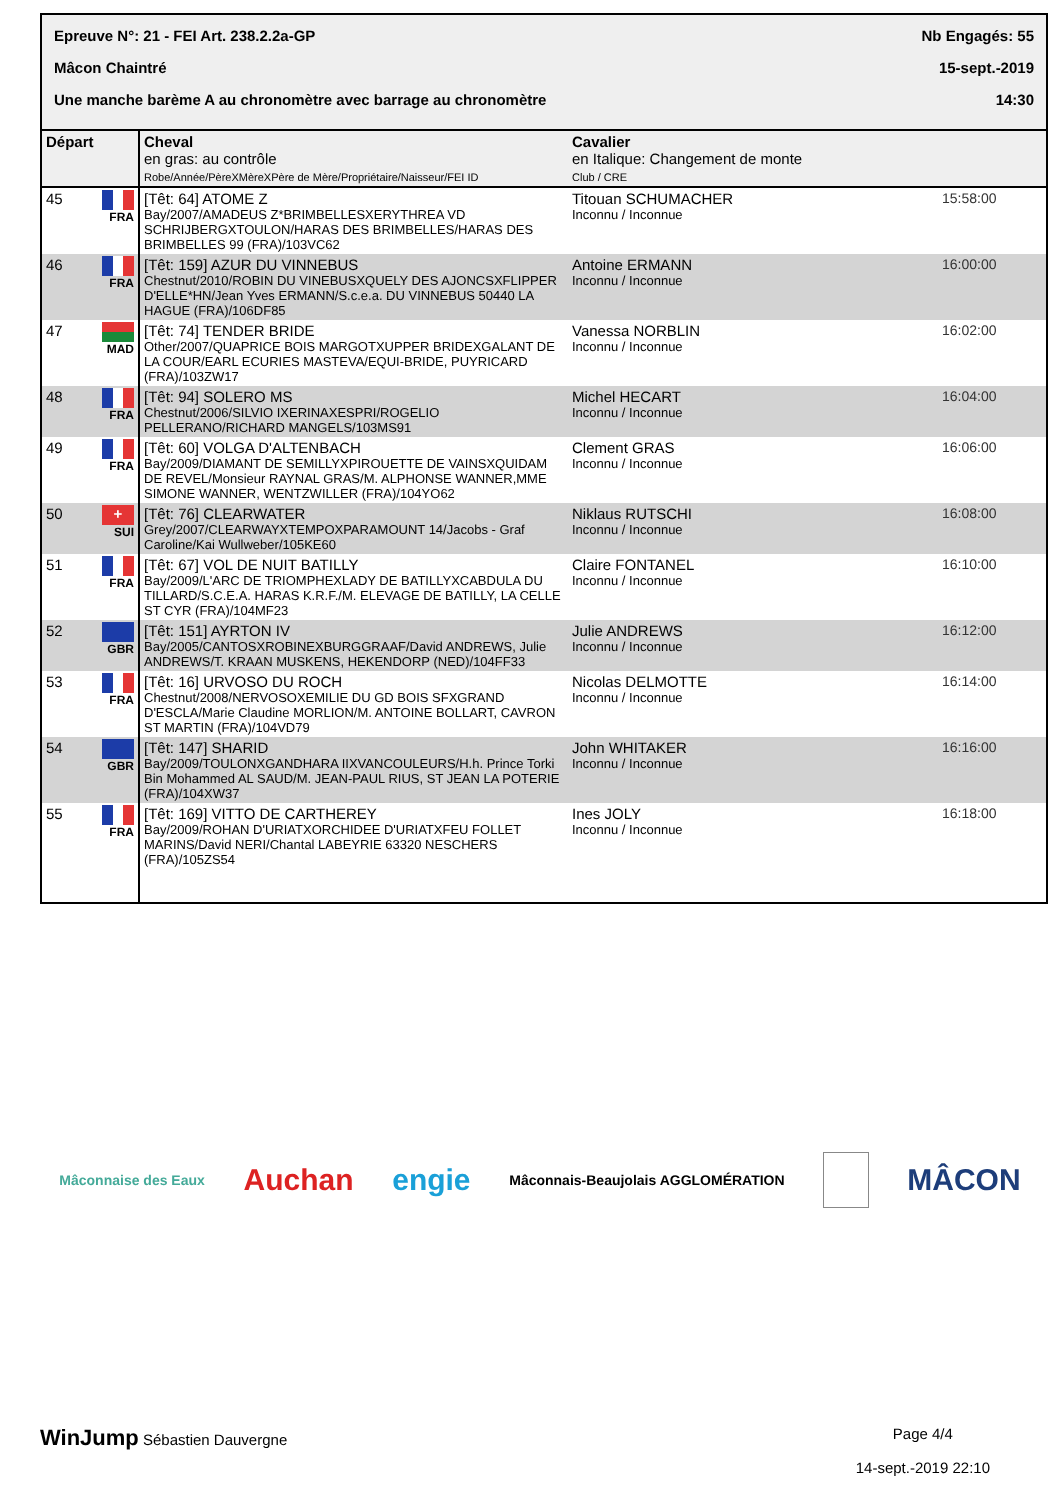Epreuve N°: 21 - FEI Art. 238.2.2a-GP Nb Engagés: 55
Mâcon Chaintré 15-sept.-2019
Une manche barème A au chronomètre avec barrage au chronomètre 14:30
| Départ | Cheval en gras: au contrôle Robe/Année/PèreXMèreXPère de Mère/Propriétaire/Naisseur/FEI ID | Cavalier en Italique: Changement de monte Club / CRE | |
| --- | --- | --- | --- |
| 45 FRA | [Têt: 64] ATOME Z Bay/2007/AMADEUS Z*BRIMBELLESXERYTHREA VD SCHRIJBERGXTOULON/HARAS DES BRIMBELLES/HARAS DES BRIMBELLES 99 (FRA)/103VC62 | Titouan SCHUMACHER Inconnu / Inconnue | 15:58:00 |
| 46 FRA | [Têt: 159] AZUR DU VINNEBUS Chestnut/2010/ROBIN DU VINEBUSXQUELY DES AJONCSXFLIPPER D'ELLE*HN/Jean Yves ERMANN/S.c.e.a. DU VINNEBUS 50440 LA HAGUE (FRA)/106DF85 | Antoine ERMANN Inconnu / Inconnue | 16:00:00 |
| 47 MAD | [Têt: 74] TENDER BRIDE Other/2007/QUAPRICE BOIS MARGOTXUPPER BRIDEXGALANT DE LA COUR/EARL ECURIES MASTEVA/EQUI-BRIDE, PUYRICARD (FRA)/103ZW17 | Vanessa NORBLIN Inconnu / Inconnue | 16:02:00 |
| 48 FRA | [Têt: 94] SOLERO MS Chestnut/2006/SILVIO IXERINAXESPRI/ROGELIO PELLERANO/RICHARD MANGELS/103MS91 | Michel HECART Inconnu / Inconnue | 16:04:00 |
| 49 FRA | [Têt: 60] VOLGA D'ALTENBACH Bay/2009/DIAMANT DE SEMILLYXPIROUETTE DE VAINSXQUIDAM DE REVEL/Monsieur RAYNAL GRAS/M. ALPHONSE WANNER,MME SIMONE WANNER, WENTZWILLER (FRA)/104YO62 | Clement GRAS Inconnu / Inconnue | 16:06:00 |
| 50 + SUI | [Têt: 76] CLEARWATER Grey/2007/CLEARWAYXTEMPOXPARAMOUNT 14/Jacobs - Graf Caroline/Kai Wullweber/105KE60 | Niklaus RUTSCHI Inconnu / Inconnue | 16:08:00 |
| 51 FRA | [Têt: 67] VOL DE NUIT BATILLY Bay/2009/L'ARC DE TRIOMPHEXLADY DE BATILLYXCABDULA DU TILLARD/S.C.E.A. HARAS K.R.F./M. ELEVAGE DE BATILLY, LA CELLE ST CYR (FRA)/104MF23 | Claire FONTANEL Inconnu / Inconnue | 16:10:00 |
| 52 GBR | [Têt: 151] AYRTON IV Bay/2005/CANTOSXROBINEXBURGGRAAF/David ANDREWS, Julie ANDREWS/T. KRAAN MUSKENS, HEKENDORP (NED)/104FF33 | Julie ANDREWS Inconnu / Inconnue | 16:12:00 |
| 53 FRA | [Têt: 16] URVOSO DU ROCH Chestnut/2008/NERVOSOXEMILIE DU GD BOIS SFXGRAND D'ESCLA/Marie Claudine MORLION/M. ANTOINE BOLLART, CAVRON ST MARTIN (FRA)/104VD79 | Nicolas DELMOTTE Inconnu / Inconnue | 16:14:00 |
| 54 GBR | [Têt: 147] SHARID Bay/2009/TOULONXGANDHARA IIXVANCOULEURS/H.h. Prince Torki Bin Mohammed AL SAUD/M. JEAN-PAUL RIUS, ST JEAN LA POTERIE (FRA)/104XW37 | John WHITAKER Inconnu / Inconnue | 16:16:00 |
| 55 FRA | [Têt: 169] VITTO DE CARTHEREY Bay/2009/ROHAN D'URIATXORCHIDEE D'URIATXFEU FOLLET MARINS/David NERI/Chantal LABEYRIE 63320 NESCHERS (FRA)/105ZS54 | Ines JOLY Inconnu / Inconnue | 16:18:00 |
Mâconnaise des Eaux Auchan engie Mâconnais-Beaujolais AGGLOMÉRATION MÂCON
WinJump Sébastien Dauvergne Page 4/4
14-sept.-2019 22:10